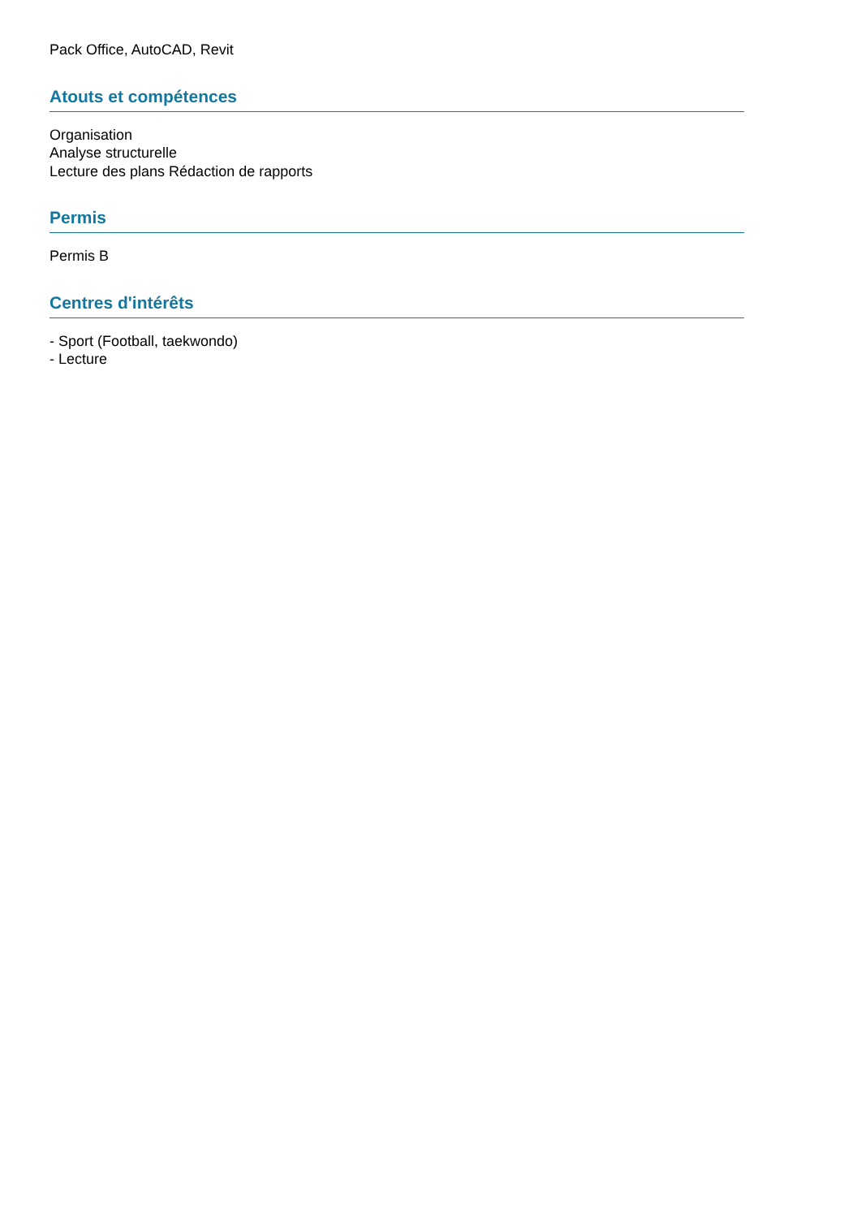Pack Office, AutoCAD, Revit
Atouts et compétences
Organisation
Analyse structurelle
Lecture des plans Rédaction de rapports
Permis
Permis B
Centres d'intérêts
- Sport (Football, taekwondo)
- Lecture